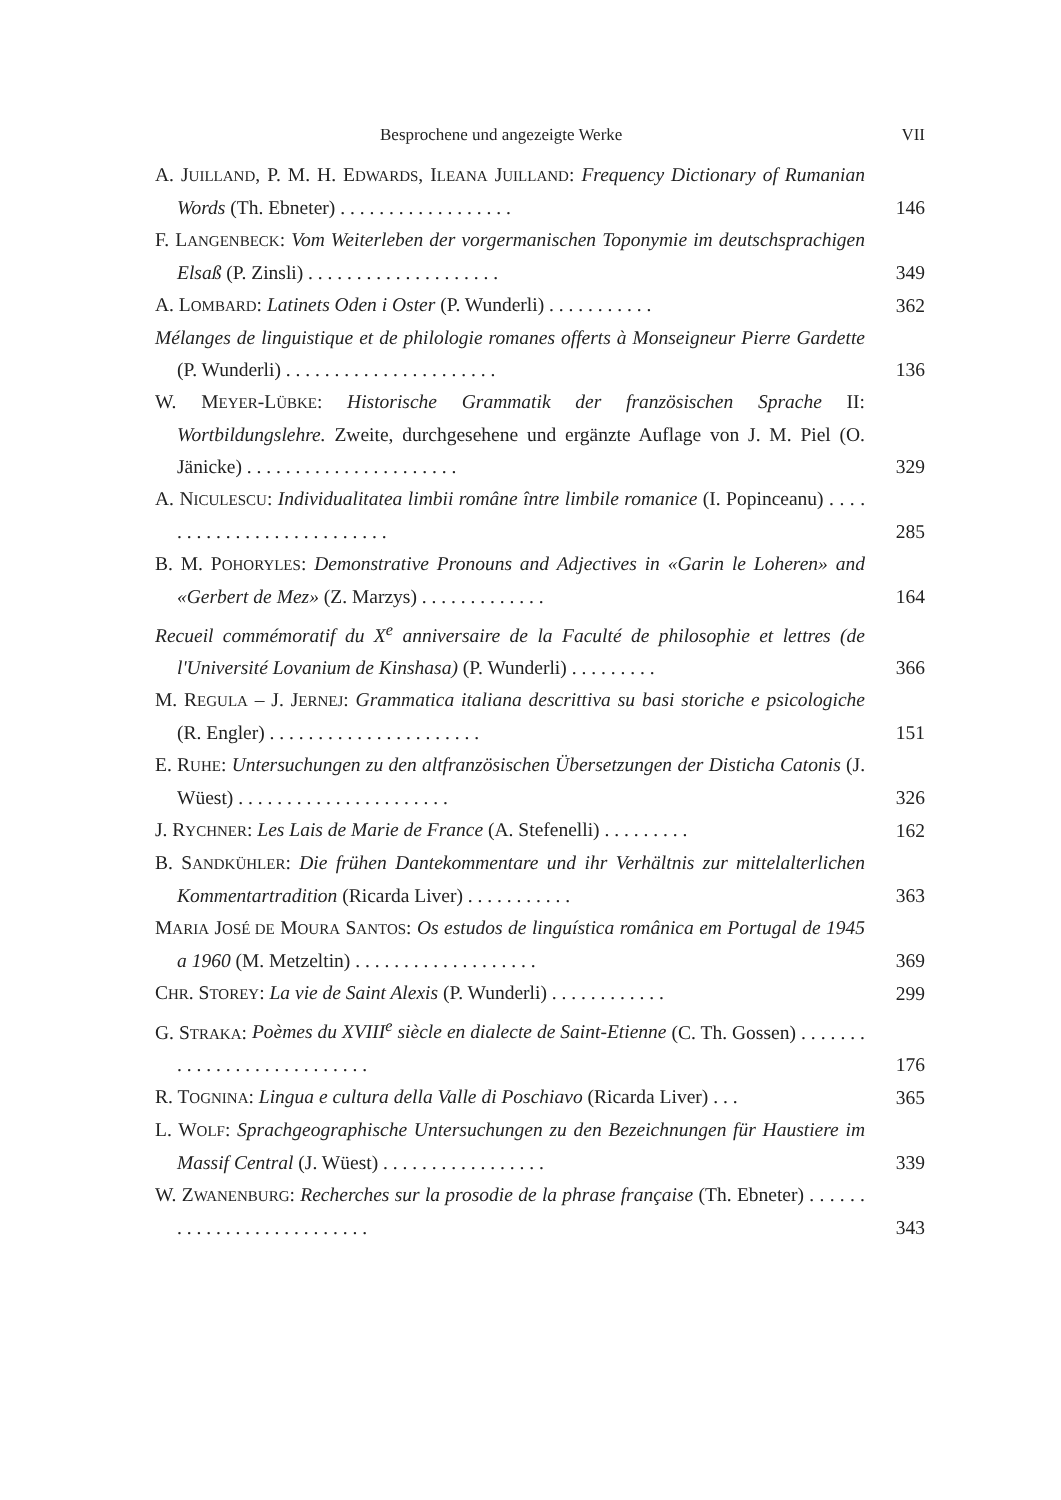Besprochene und angezeigte Werke VII
A. JUILLAND, P. M. H. EDWARDS, ILEANA JUILLAND: Frequency Dictionary of Rumanian Words (Th. Ebneter) . . . . . . . . . . . . . . . . . .
146
F. LANGENBECK: Vom Weiterleben der vorgermanischen Toponymie im deutschsprachigen Elsaß (P. Zinsli) . . . . . . . . . . . . . . . . . . . .
349
A. LOMBARD: Latinets Oden i Oster (P. Wunderli) . . . . . . . . . . .
362
Mélanges de linguistique et de philologie romanes offerts à Monseigneur Pierre Gardette (P. Wunderli) . . . . . . . . . . . . . . . . . . . . . .
136
W. MEYER-LÜBKE: Historische Grammatik der französischen Sprache II: Wortbildungslehre. Zweite, durchgesehene und ergänzte Auflage von J. M. Piel (O. Jänicke) . . . . . . . . . . . . . . . . . . . . . .
329
A. NICULESCU: Individualitatea limbii române între limbile romanice (I. Popinceanu) . . . . . . . . . . . . . . . . . . . . . . . . . .
285
B. M. POHORYLES: Demonstrative Pronouns and Adjectives in «Garin le Loheren» and «Gerbert de Mez» (Z. Marzys) . . . . . . . . . . . . .
164
Recueil commémoratif du X<sup>e</sup> anniversaire de la Faculté de philosophie et lettres (de l'Université Lovanium de Kinshasa) (P. Wunderli) . . . . . . . . .
366
M. REGULA – J. JERNEJ: Grammatica italiana descrittiva su basi storiche e psicologiche (R. Engler) . . . . . . . . . . . . . . . . . . . . . .
151
E. RUHE: Untersuchungen zu den altfranzösischen Übersetzungen der Disticha Catonis (J. Wüest) . . . . . . . . . . . . . . . . . . . . . .
326
J. RYCHNER: Les Lais de Marie de France (A. Stefenelli) . . . . . . . . .
162
B. SANDKÜHLER: Die frühen Dantekommentare und ihr Verhältnis zur mittelalterlichen Kommentartradition (Ricarda Liver) . . . . . . . . . . .
363
MARIA JOSÉ DE MOURA SANTOS: Os estudos de linguística românica em Portugal de 1945 a 1960 (M. Metzeltin) . . . . . . . . . . . . . . . . . . .
369
CHR. STOREY: La vie de Saint Alexis (P. Wunderli) . . . . . . . . . . . .
299
G. STRAKA: Poèmes du XVIII<sup>e</sup> siècle en dialecte de Saint-Etienne (C. Th. Gossen) . . . . . . . . . . . . . . . . . . . . . . . . . . .
176
R. TOGNINA: Lingua e cultura della Valle di Poschiavo (Ricarda Liver) . . .
365
L. WOLF: Sprachgeographische Untersuchungen zu den Bezeichnungen für Haustiere im Massif Central (J. Wüest) . . . . . . . . . . . . . . . . .
339
W. ZWANENBURG: Recherches sur la prosodie de la phrase française (Th. Ebneter) . . . . . . . . . . . . . . . . . . . . . . . . . .
343